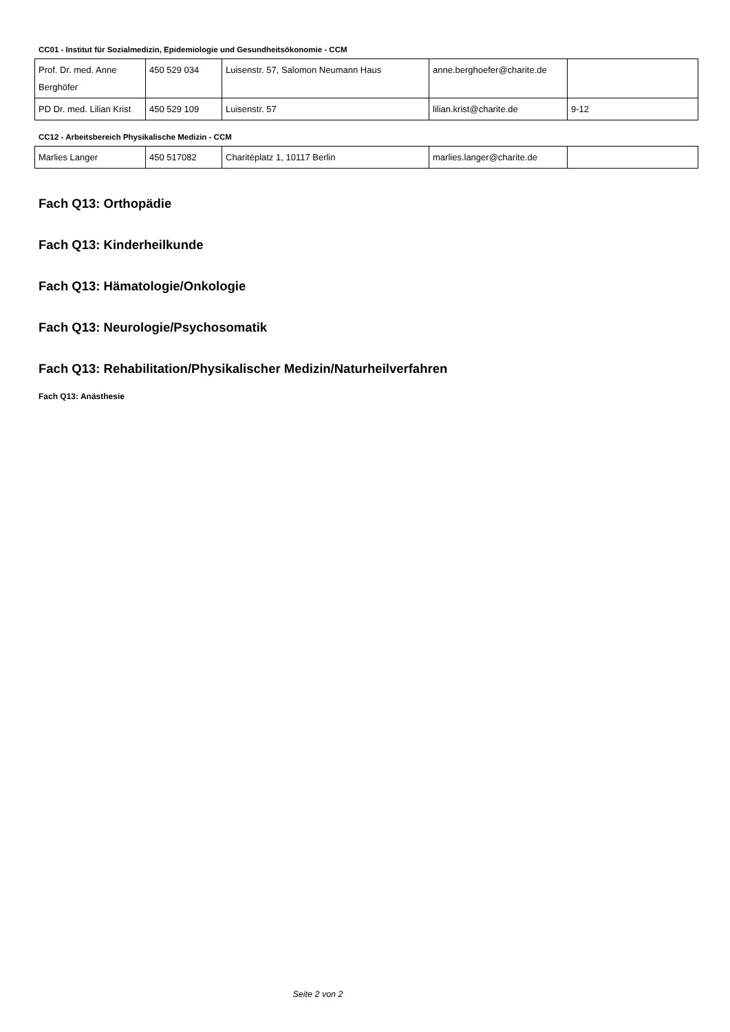CC01 - Institut für Sozialmedizin, Epidemiologie und Gesundheitsökonomie - CCM
| Prof. Dr. med. Anne Berghöfer | 450 529 034 | Luisenstr. 57, Salomon Neumann Haus | anne.berghoefer@charite.de | |
| PD Dr. med. Lilian Krist | 450 529 109 | Luisenstr. 57 | lilian.krist@charite.de | 9-12 |
CC12 - Arbeitsbereich Physikalische Medizin - CCM
| Marlies Langer | 450 517082 | Charitéplatz 1, 10117 Berlin | marlies.langer@charite.de | |
Fach Q13: Orthopädie
Fach Q13: Kinderheilkunde
Fach Q13: Hämatologie/Onkologie
Fach Q13: Neurologie/Psychosomatik
Fach Q13: Rehabilitation/Physikalischer Medizin/Naturheilverfahren
Fach Q13: Anästhesie
Seite 2 von 2